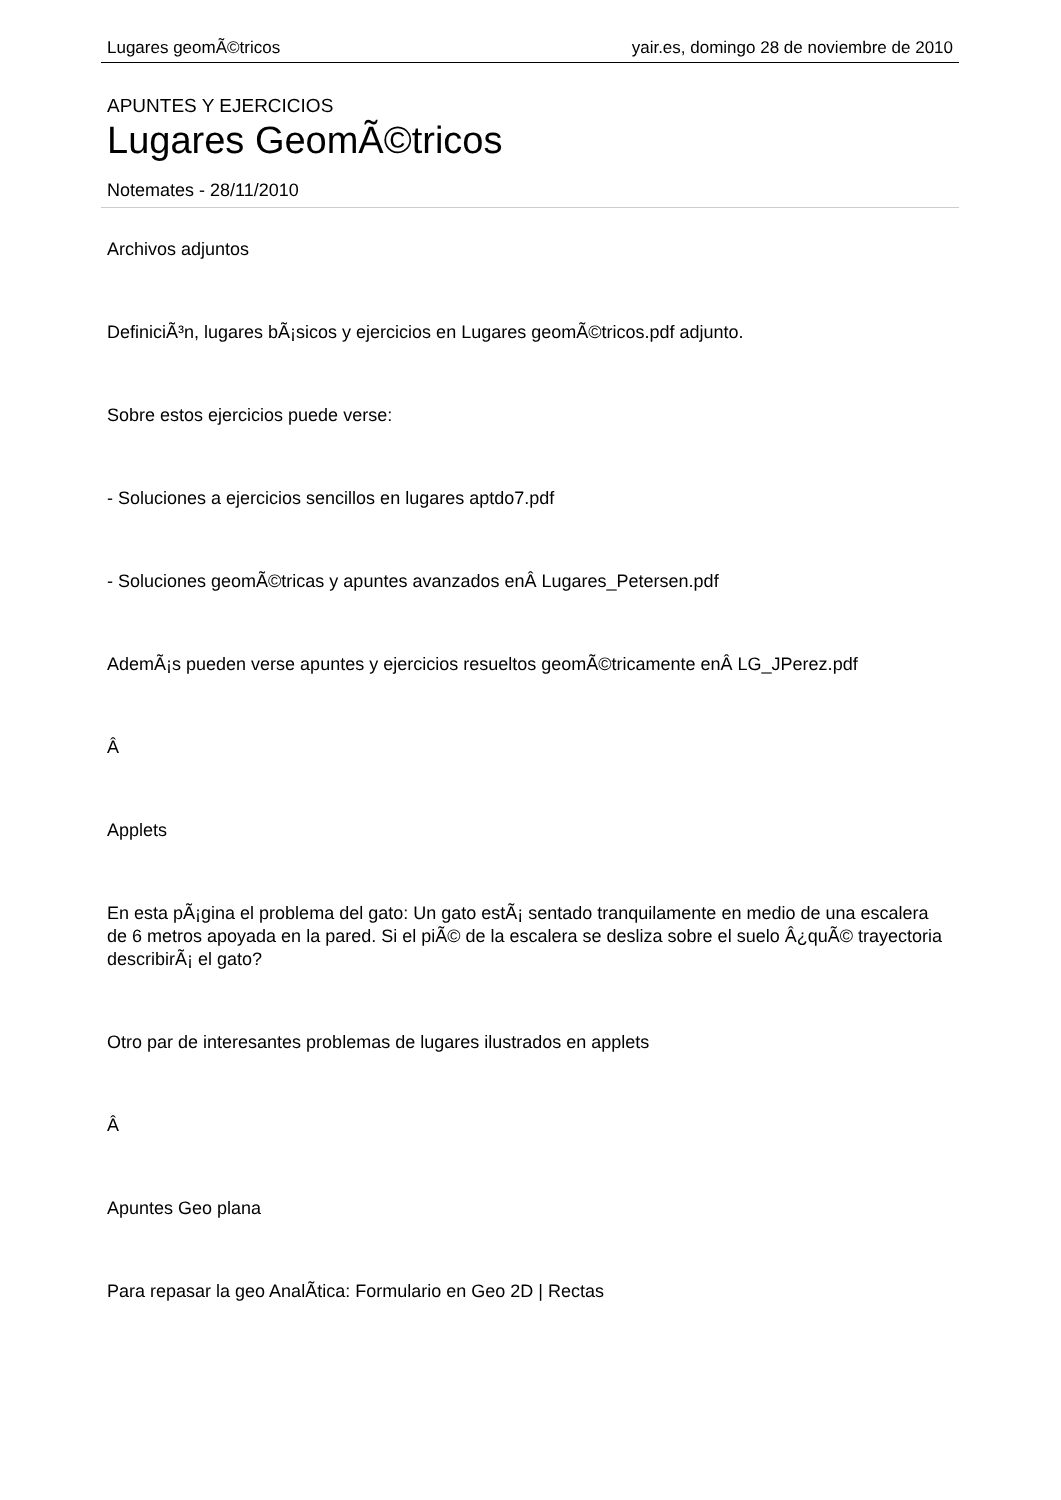Lugares geomÃ©tricos yair.es, domingo 28 de noviembre de 2010
APUNTES Y EJERCICIOS
Lugares GeomÃ©tricos
Notemates - 28/11/2010
Archivos adjuntos
DefiniciÃ³n, lugares bÃ¡sicos y ejercicios en Lugares geomÃ©tricos.pdf adjunto.
Sobre estos ejercicios puede verse:
- Soluciones a ejercicios sencillos en lugares aptdo7.pdf
- Soluciones geomÃ©tricas y apuntes avanzados enÂ Lugares_Petersen.pdf
AdemÃ¡s pueden verse apuntes y ejercicios resueltos geomÃ©tricamente enÂ LG_JPerez.pdf
Â
Applets
En esta pÃ¡gina el problema del gato: Un gato estÃ¡ sentado tranquilamente en medio de una escalera de 6 metros apoyada en la pared. Si el piÃ© de la escalera se desliza sobre el suelo Â¿quÃ© trayectoria describirÃ¡ el gato?
Otro par de interesantes problemas de lugares ilustrados en applets
Â
Apuntes Geo plana
Para repasar la geo AnalÃ­tica: Formulario en Geo 2D | Rectas